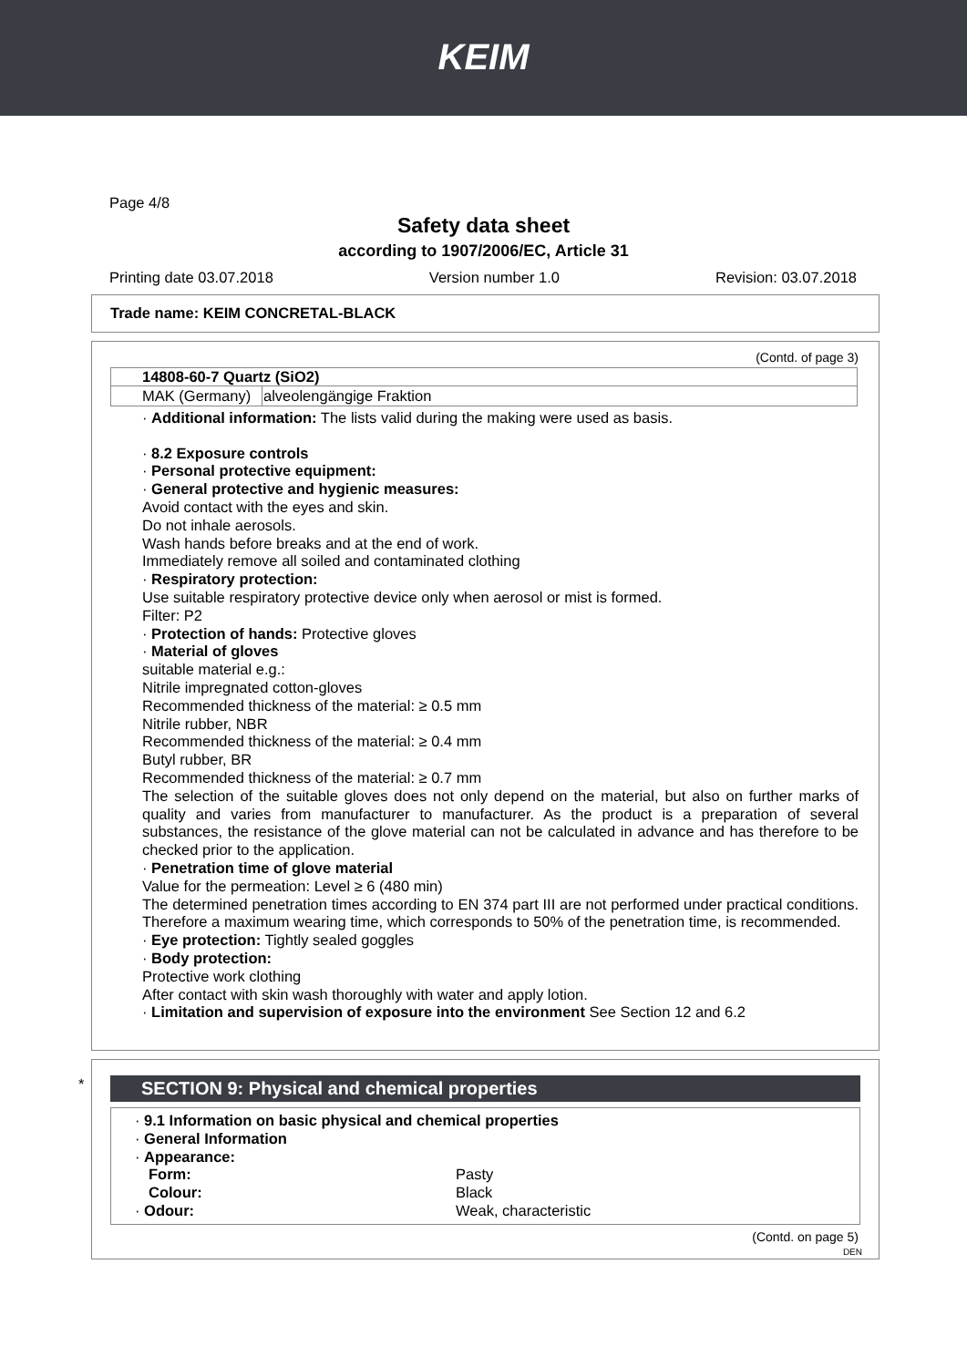KEIM
Page 4/8
Safety data sheet
according to 1907/2006/EC, Article 31
Printing date 03.07.2018 Version number 1.0 Revision: 03.07.2018
Trade name: KEIM CONCRETAL-BLACK
(Contd. of page 3)
| 14808-60-7 Quartz (SiO2) | |
| --- | --- |
| MAK (Germany) | alveolengängige Fraktion |
· Additional information: The lists valid during the making were used as basis.
· 8.2 Exposure controls
· Personal protective equipment:
· General protective and hygienic measures:
Avoid contact with the eyes and skin.
Do not inhale aerosols.
Wash hands before breaks and at the end of work.
Immediately remove all soiled and contaminated clothing
· Respiratory protection:
Use suitable respiratory protective device only when aerosol or mist is formed.
Filter: P2
· Protection of hands: Protective gloves
· Material of gloves
suitable material e.g.:
Nitrile impregnated cotton-gloves
Recommended thickness of the material: ≥ 0.5 mm
Nitrile rubber, NBR
Recommended thickness of the material: ≥ 0.4 mm
Butyl rubber, BR
Recommended thickness of the material: ≥ 0.7 mm
The selection of the suitable gloves does not only depend on the material, but also on further marks of quality and varies from manufacturer to manufacturer. As the product is a preparation of several substances, the resistance of the glove material can not be calculated in advance and has therefore to be checked prior to the application.
· Penetration time of glove material
Value for the permeation: Level ≥ 6 (480 min)
The determined penetration times according to EN 374 part III are not performed under practical conditions. Therefore a maximum wearing time, which corresponds to 50% of the penetration time, is recommended.
· Eye protection: Tightly sealed goggles
· Body protection:
Protective work clothing
After contact with skin wash thoroughly with water and apply lotion.
· Limitation and supervision of exposure into the environment See Section 12 and 6.2
*
SECTION 9: Physical and chemical properties
· 9.1 Information on basic physical and chemical properties
· General Information
· Appearance:
| Form: | Pasty |
| Colour: | Black |
| · Odour: | Weak, characteristic |
(Contd. on page 5)
DEN